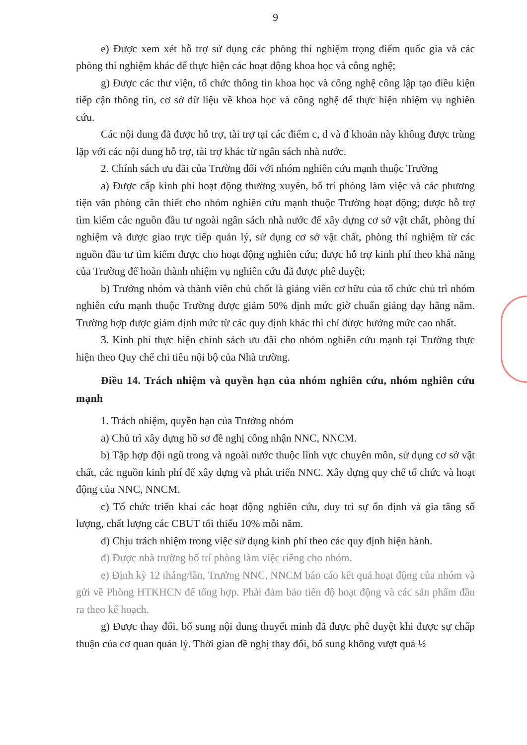9
e) Được xem xét hỗ trợ sử dụng các phòng thí nghiệm trọng điểm quốc gia và các phòng thí nghiệm khác để thực hiện các hoạt động khoa học và công nghệ;
g) Được các thư viện, tổ chức thông tin khoa học và công nghệ công lập tạo điều kiện tiếp cận thông tin, cơ sở dữ liệu về khoa học và công nghệ để thực hiện nhiệm vụ nghiên cứu.
Các nội dung đã được hỗ trợ, tài trợ tại các điểm c, d và đ khoản này không được trùng lặp với các nội dung hỗ trợ, tài trợ khác từ ngân sách nhà nước.
2. Chính sách ưu đãi của Trường đối với nhóm nghiên cứu mạnh thuộc Trường
a) Được cấp kinh phí hoạt động thường xuyên, bố trí phòng làm việc và các phương tiện văn phòng cần thiết cho nhóm nghiên cứu mạnh thuộc Trường hoạt động; được hỗ trợ tìm kiếm các nguồn đầu tư ngoài ngân sách nhà nước để xây dựng cơ sở vật chất, phòng thí nghiệm và được giao trực tiếp quản lý, sử dụng cơ sở vật chất, phòng thí nghiệm từ các nguồn đầu tư tìm kiếm được cho hoạt động nghiên cứu; được hỗ trợ kinh phí theo khả năng của Trường để hoàn thành nhiệm vụ nghiên cứu đã được phê duyệt;
b) Trưởng nhóm và thành viên chủ chốt là giảng viên cơ hữu của tổ chức chủ trì nhóm nghiên cứu mạnh thuộc Trường được giảm 50% định mức giờ chuẩn giảng dạy hằng năm. Trường hợp được giảm định mức từ các quy định khác thì chỉ được hưởng mức cao nhất.
3. Kinh phí thực hiện chính sách ưu đãi cho nhóm nghiên cứu mạnh tại Trường thực hiện theo Quy chế chi tiêu nội bộ của Nhà trường.
Điều 14. Trách nhiệm và quyền hạn của nhóm nghiên cứu, nhóm nghiên cứu mạnh
1. Trách nhiệm, quyền hạn của Trưởng nhóm
a) Chủ trì xây dựng hồ sơ đề nghị công nhận NNC, NNCM.
b) Tập hợp đội ngũ trong và ngoài nước thuộc lĩnh vực chuyên môn, sử dụng cơ sở vật chất, các nguồn kinh phí để xây dựng và phát triển NNC. Xây dựng quy chế tổ chức và hoạt động của NNC, NNCM.
c) Tổ chức triển khai các hoạt động nghiên cứu, duy trì sự ổn định và gia tăng số lượng, chất lượng các CBUT tối thiểu 10% mỗi năm.
d) Chịu trách nhiệm trong việc sử dụng kinh phí theo các quy định hiện hành.
đ) Được nhà trường bố trí phòng làm việc riêng cho nhóm.
e) Định kỳ 12 tháng/lần, Trưởng NNC, NNCM báo cáo kết quả hoạt động của nhóm và gửi về Phòng HTKHCN để tổng hợp. Phải đảm bảo tiến độ hoạt động và các sản phẩm đầu ra theo kế hoạch.
g) Được thay đổi, bổ sung nội dung thuyết minh đã được phê duyệt khi được sự chấp thuận của cơ quan quản lý. Thời gian đề nghị thay đổi, bổ sung không vượt quá ½